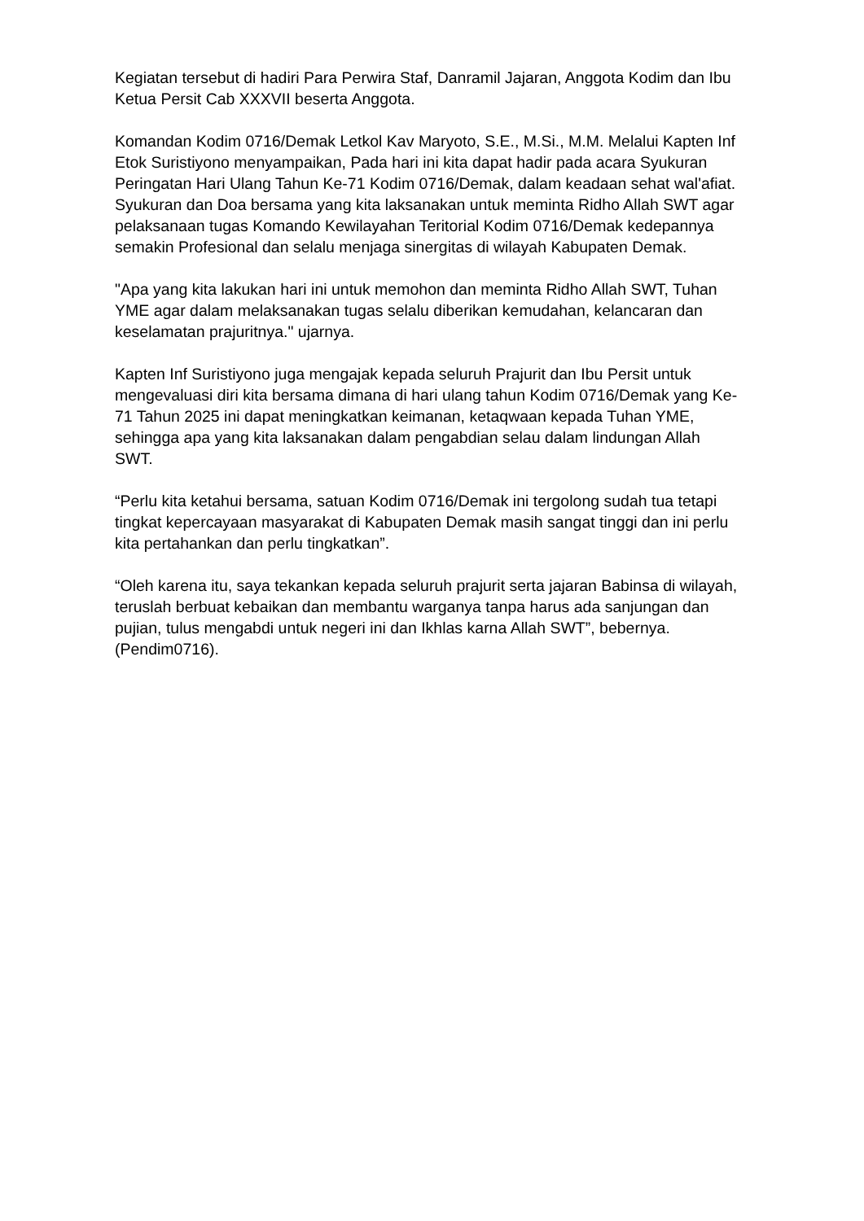Kegiatan tersebut di hadiri Para Perwira Staf, Danramil Jajaran, Anggota Kodim dan Ibu Ketua Persit Cab XXXVII beserta Anggota.
Komandan Kodim 0716/Demak Letkol Kav Maryoto, S.E., M.Si., M.M. Melalui Kapten Inf Etok Suristiyono menyampaikan, Pada hari ini kita dapat hadir pada acara Syukuran Peringatan Hari Ulang Tahun Ke-71 Kodim 0716/Demak, dalam keadaan sehat wal'afiat. Syukuran dan Doa bersama yang kita laksanakan untuk meminta Ridho Allah SWT agar pelaksanaan tugas Komando Kewilayahan Teritorial Kodim 0716/Demak kedepannya semakin Profesional dan selalu menjaga sinergitas di wilayah Kabupaten Demak.
"Apa yang kita lakukan hari ini untuk memohon dan meminta Ridho Allah SWT, Tuhan YME agar dalam melaksanakan tugas selalu diberikan kemudahan, kelancaran dan keselamatan prajuritnya." ujarnya.
Kapten Inf Suristiyono juga mengajak kepada seluruh Prajurit dan Ibu Persit untuk mengevaluasi diri kita bersama dimana di hari ulang tahun Kodim 0716/Demak yang Ke-71 Tahun 2025 ini dapat meningkatkan keimanan, ketaqwaan kepada Tuhan YME, sehingga apa yang kita laksanakan dalam pengabdian selau dalam lindungan Allah SWT.
“Perlu kita ketahui bersama, satuan Kodim 0716/Demak ini tergolong sudah tua tetapi tingkat kepercayaan masyarakat di Kabupaten Demak masih sangat tinggi dan ini perlu kita pertahankan dan perlu tingkatkan”.
“Oleh karena itu, saya tekankan kepada seluruh prajurit serta jajaran Babinsa di wilayah, teruslah berbuat kebaikan dan membantu warganya tanpa harus ada sanjungan dan pujian, tulus mengabdi untuk negeri ini dan Ikhlas karna Allah SWT”, bebernya. (Pendim0716).